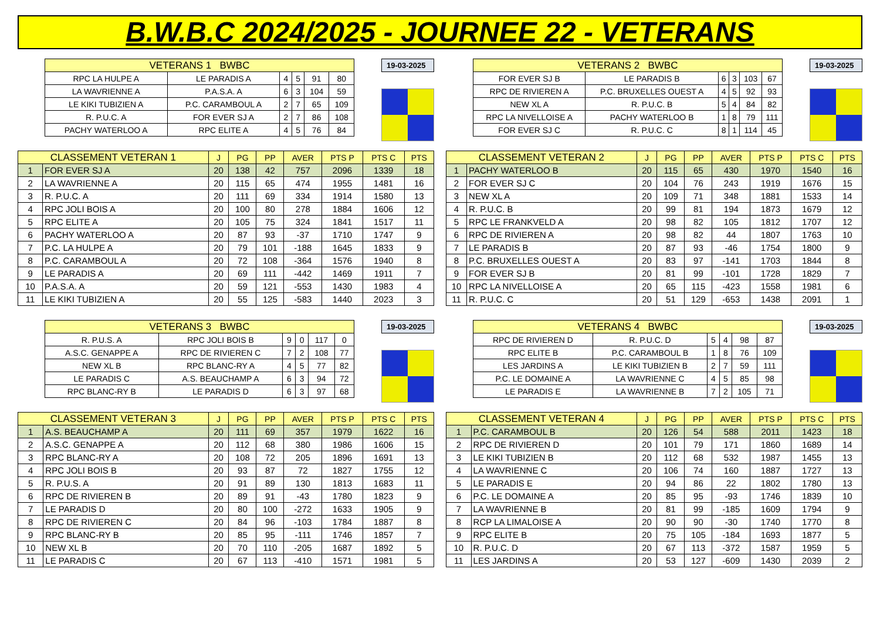B.W.B.C 2024/2025 - JOURNEE 22 - VETERANS
| VETERANS 1 BWBC | | | | | |
| --- | --- | --- | --- | --- | --- |
| RPC LA HULPE A | LE PARADIS A | 4 | 5 | 91 | 80 |
| LA WAVRIENNE A | P.A.S.A. A | 6 | 3 | 104 | 59 |
| LE KIKI TUBIZIEN A | P.C. CARAMBOUL A | 2 | 7 | 65 | 109 |
| R. P.U.C. A | FOR EVER SJ A | 2 | 7 | 86 | 108 |
| PACHY WATERLOO A | RPC ELITE A | 4 | 5 | 76 | 84 |
19-03-2025
| CLASSEMENT VETERAN 1 | | J | PG | PP | AVER | PTS P | PTS C | PTS |
| --- | --- | --- | --- | --- | --- | --- | --- | --- |
| 1 | FOR EVER SJ A | 20 | 138 | 42 | 757 | 2096 | 1339 | 18 |
| 2 | LA WAVRIENNE A | 20 | 115 | 65 | 474 | 1955 | 1481 | 16 |
| 3 | R. P.U.C. A | 20 | 111 | 69 | 334 | 1914 | 1580 | 13 |
| 4 | RPC JOLI BOIS A | 20 | 100 | 80 | 278 | 1884 | 1606 | 12 |
| 5 | RPC ELITE A | 20 | 105 | 75 | 324 | 1841 | 1517 | 11 |
| 6 | PACHY WATERLOO A | 20 | 87 | 93 | -37 | 1710 | 1747 | 9 |
| 7 | P.C. LA HULPE A | 20 | 79 | 101 | -188 | 1645 | 1833 | 9 |
| 8 | P.C. CARAMBOUL A | 20 | 72 | 108 | -364 | 1576 | 1940 | 8 |
| 9 | LE PARADIS A | 20 | 69 | 111 | -442 | 1469 | 1911 | 7 |
| 10 | P.A.S.A. A | 20 | 59 | 121 | -553 | 1430 | 1983 | 4 |
| 11 | LE KIKI TUBIZIEN A | 20 | 55 | 125 | -583 | 1440 | 2023 | 3 |
| VETERANS 2 BWBC | | | | | |
| --- | --- | --- | --- | --- | --- |
| FOR EVER SJ B | LE PARADIS B | 6 | 3 | 103 | 67 |
| RPC DE RIVIEREN A | P.C. BRUXELLES OUEST A | 4 | 5 | 92 | 93 |
| NEW XL A | R. P.U.C. B | 5 | 4 | 84 | 82 |
| RPC LA NIVELLOISE A | PACHY WATERLOO B | 1 | 8 | 79 | 111 |
| FOR EVER SJ C | R. P.U.C. C | 8 | 1 | 114 | 45 |
19-03-2025
| CLASSEMENT VETERAN 2 | | J | PG | PP | AVER | PTS P | PTS C | PTS |
| --- | --- | --- | --- | --- | --- | --- | --- | --- |
| 1 | PACHY WATERLOO B | 20 | 115 | 65 | 430 | 1970 | 1540 | 16 |
| 2 | FOR EVER SJ C | 20 | 104 | 76 | 243 | 1919 | 1676 | 15 |
| 3 | NEW XL A | 20 | 109 | 71 | 348 | 1881 | 1533 | 14 |
| 4 | R. P.U.C. B | 20 | 99 | 81 | 194 | 1873 | 1679 | 12 |
| 5 | RPC LE FRANKVELD A | 20 | 98 | 82 | 105 | 1812 | 1707 | 12 |
| 6 | RPC DE RIVIEREN A | 20 | 98 | 82 | 44 | 1807 | 1763 | 10 |
| 7 | LE PARADIS B | 20 | 87 | 93 | -46 | 1754 | 1800 | 9 |
| 8 | P.C. BRUXELLES OUEST A | 20 | 83 | 97 | -141 | 1703 | 1844 | 8 |
| 9 | FOR EVER SJ B | 20 | 81 | 99 | -101 | 1728 | 1829 | 7 |
| 10 | RPC LA NIVELLOISE A | 20 | 65 | 115 | -423 | 1558 | 1981 | 6 |
| 11 | R. P.U.C. C | 20 | 51 | 129 | -653 | 1438 | 2091 | 1 |
| VETERANS 3 BWBC | | | | | |
| --- | --- | --- | --- | --- | --- |
| R. P.U.S. A | RPC JOLI BOIS B | 9 | 0 | 117 | 0 |
| A.S.C. GENAPPE A | RPC DE RIVIEREN C | 7 | 2 | 108 | 77 |
| NEW XL B | RPC BLANC-RY A | 4 | 5 | 77 | 82 |
| LE PARADIS C | A.S. BEAUCHAMP A | 6 | 3 | 94 | 72 |
| RPC BLANC-RY B | LE PARADIS D | 6 | 3 | 97 | 68 |
19-03-2025
| CLASSEMENT VETERAN 3 | | J | PG | PP | AVER | PTS P | PTS C | PTS |
| --- | --- | --- | --- | --- | --- | --- | --- | --- |
| 1 | A.S. BEAUCHAMP A | 20 | 111 | 69 | 357 | 1979 | 1622 | 16 |
| 2 | A.S.C. GENAPPE A | 20 | 112 | 68 | 380 | 1986 | 1606 | 15 |
| 3 | RPC BLANC-RY A | 20 | 108 | 72 | 205 | 1896 | 1691 | 13 |
| 4 | RPC JOLI BOIS B | 20 | 93 | 87 | 72 | 1827 | 1755 | 12 |
| 5 | R. P.U.S. A | 20 | 91 | 89 | 130 | 1813 | 1683 | 11 |
| 6 | RPC DE RIVIEREN B | 20 | 89 | 91 | -43 | 1780 | 1823 | 9 |
| 7 | LE PARADIS D | 20 | 80 | 100 | -272 | 1633 | 1905 | 9 |
| 8 | RPC DE RIVIEREN C | 20 | 84 | 96 | -103 | 1784 | 1887 | 8 |
| 9 | RPC BLANC-RY B | 20 | 85 | 95 | -111 | 1746 | 1857 | 7 |
| 10 | NEW XL B | 20 | 70 | 110 | -205 | 1687 | 1892 | 5 |
| 11 | LE PARADIS C | 20 | 67 | 113 | -410 | 1571 | 1981 | 5 |
| VETERANS 4 BWBC | | | | | |
| --- | --- | --- | --- | --- | --- |
| RPC DE RIVIEREN D | R. P.U.C. D | 5 | 4 | 98 | 87 |
| RPC ELITE B | P.C. CARAMBOUL B | 1 | 8 | 76 | 109 |
| LES JARDINS A | LE KIKI TUBIZIEN B | 2 | 7 | 59 | 111 |
| P.C. LE DOMAINE A | LA WAVRIENNE C | 4 | 5 | 85 | 98 |
| LE PARADIS E | LA WAVRIENNE B | 7 | 2 | 105 | 71 |
19-03-2025
| CLASSEMENT VETERAN 4 | | J | PG | PP | AVER | PTS P | PTS C | PTS |
| --- | --- | --- | --- | --- | --- | --- | --- | --- |
| 1 | P.C. CARAMBOUL B | 20 | 126 | 54 | 588 | 2011 | 1423 | 18 |
| 2 | RPC DE RIVIEREN D | 20 | 101 | 79 | 171 | 1860 | 1689 | 14 |
| 3 | LE KIKI TUBIZIEN B | 20 | 112 | 68 | 532 | 1987 | 1455 | 13 |
| 4 | LA WAVRIENNE C | 20 | 106 | 74 | 160 | 1887 | 1727 | 13 |
| 5 | LE PARADIS E | 20 | 94 | 86 | 22 | 1802 | 1780 | 13 |
| 6 | P.C. LE DOMAINE A | 20 | 85 | 95 | -93 | 1746 | 1839 | 10 |
| 7 | LA WAVRIENNE B | 20 | 81 | 99 | -185 | 1609 | 1794 | 9 |
| 8 | RCP LA LIMALOISE A | 20 | 90 | 90 | -30 | 1740 | 1770 | 8 |
| 9 | RPC ELITE B | 20 | 75 | 105 | -184 | 1693 | 1877 | 5 |
| 10 | R. P.U.C. D | 20 | 67 | 113 | -372 | 1587 | 1959 | 5 |
| 11 | LES JARDINS A | 20 | 53 | 127 | -609 | 1430 | 2039 | 2 |